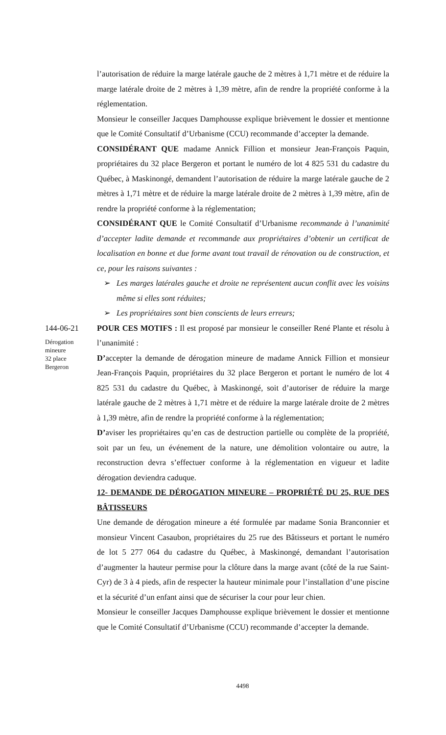l’autorisation de réduire la marge latérale gauche de 2 mètres à 1,71 mètre et de réduire la marge latérale droite de 2 mètres à 1,39 mètre, afin de rendre la propriété conforme à la réglementation.
Monsieur le conseiller Jacques Damphousse explique brièvement le dossier et mentionne que le Comité Consultatif d’Urbanisme (CCU) recommande d’accepter la demande.
CONSIDÉRANT QUE madame Annick Fillion et monsieur Jean-François Paquin, propriétaires du 32 place Bergeron et portant le numéro de lot 4 825 531 du cadastre du Québec, à Maskinongé, demandent l’autorisation de réduire la marge latérale gauche de 2 mètres à 1,71 mètre et de réduire la marge latérale droite de 2 mètres à 1,39 mètre, afin de rendre la propriété conforme à la réglementation;
CONSIDÉRANT QUE le Comité Consultatif d’Urbanisme recommande à l’unanimité d’accepter ladite demande et recommande aux propriétaires d’obtenir un certificat de localisation en bonne et due forme avant tout travail de rénovation ou de construction, et ce, pour les raisons suivantes :
➢ Les marges latérales gauche et droite ne représentent aucun conflit avec les voisins même si elles sont réduites;
➢ Les propriétaires sont bien conscients de leurs erreurs;
144-06-21
Dérogation
mineure
32 place
Bergeron
POUR CES MOTIFS : Il est proposé par monsieur le conseiller René Plante et résolu à l’unanimité :
D’accepter la demande de dérogation mineure de madame Annick Fillion et monsieur Jean-François Paquin, propriétaires du 32 place Bergeron et portant le numéro de lot 4 825 531 du cadastre du Québec, à Maskinongé, soit d’autoriser de réduire la marge latérale gauche de 2 mètres à 1,71 mètre et de réduire la marge latérale droite de 2 mètres à 1,39 mètre, afin de rendre la propriété conforme à la réglementation;
D’aviser les propriétaires qu’en cas de destruction partielle ou complète de la propriété, soit par un feu, un événement de la nature, une démolition volontaire ou autre, la reconstruction devra s’effectuer conforme à la réglementation en vigueur et ladite dérogation deviendra caduque.
12- DEMANDE DE DÉROGATION MINEURE – PROPRIÉTÉ DU 25, RUE DES BÂTISSEURS
Une demande de dérogation mineure a été formulée par madame Sonia Branconnier et monsieur Vincent Casaubon, propriétaires du 25 rue des Bâtisseurs et portant le numéro de lot 5 277 064 du cadastre du Québec, à Maskinongé, demandant l’autorisation d’augmenter la hauteur permise pour la clôture dans la marge avant (côté de la rue Saint-Cyr) de 3 à 4 pieds, afin de respecter la hauteur minimale pour l’installation d’une piscine et la sécurité d’un enfant ainsi que de sécuriser la cour pour leur chien.
Monsieur le conseiller Jacques Damphousse explique brièvement le dossier et mentionne que le Comité Consultatif d’Urbanisme (CCU) recommande d’accepter la demande.
4498